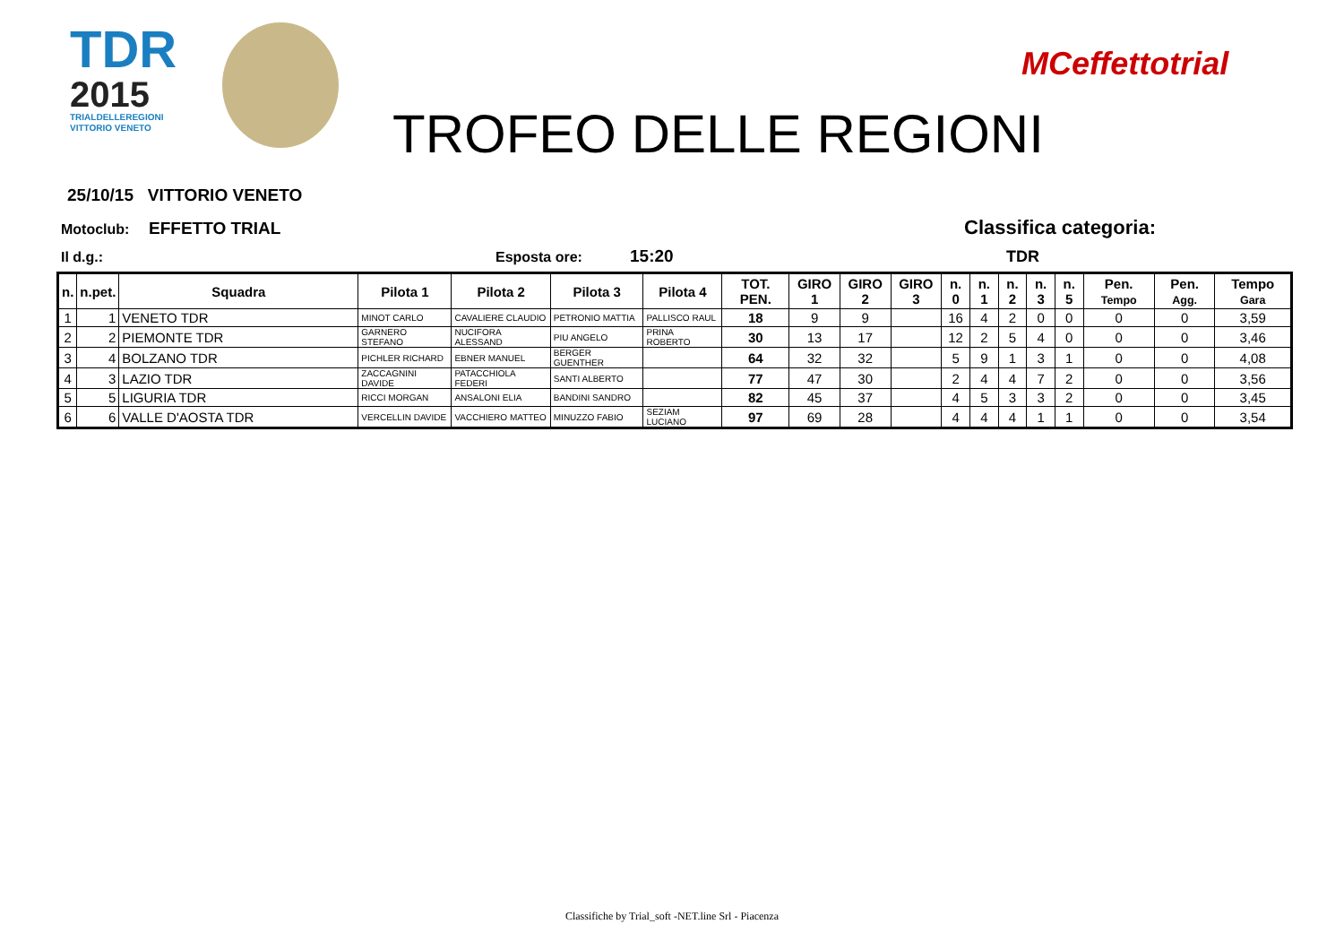TDR
2015
TRIALDELLEREGIONI
VITTORIO VENETO
TROFEO DELLE REGIONI
MCeffettotrial
25/10/15 VITTORIO VENETO
Motoclub: EFFETTO TRIAL Classifica categoria:
Il d.g.: Esposta ore: 15:20 TDR
| n. | n.pet. | Squadra | Pilota 1 | Pilota 2 | Pilota 3 | Pilota 4 | TOT. PEN. | GIRO 1 | GIRO 2 | GIRO 3 | n. 0 | n. 1 | n. 2 | n. 3 | n. 5 | Pen. Tempo | Pen. Agg. | Tempo Gara |
| --- | --- | --- | --- | --- | --- | --- | --- | --- | --- | --- | --- | --- | --- | --- | --- | --- | --- | --- |
| 1 | 1 | VENETO TDR | MINOT CARLO | CAVALIERE CLAUDIO | PETRONIO MATTIA | PALLISCO RAUL | 18 | 9 | 9 | | 16 | 4 | 2 | 0 | 0 | 0 | 0 | 3,59 |
| 2 | 2 | PIEMONTE TDR | GARNERO STEFANO | NUCIFORA ALESSAND | PIU ANGELO | PRINA ROBERTO | 30 | 13 | 17 | | 12 | 2 | 5 | 4 | 0 | 0 | 0 | 3,46 |
| 3 | 4 | BOLZANO TDR | PICHLER RICHARD | EBNER MANUEL | BERGER GUENTHER | | 64 | 32 | 32 | | 5 | 9 | 1 | 3 | 1 | 0 | 0 | 4,08 |
| 4 | 3 | LAZIO TDR | ZACCAGNINI DAVIDE | PATACCHIOLA FEDERI | SANTI ALBERTO | | 77 | 47 | 30 | | 2 | 4 | 4 | 7 | 2 | 0 | 0 | 3,56 |
| 5 | 5 | LIGURIA TDR | RICCI MORGAN | ANSALONI ELIA | BANDINI SANDRO | | 82 | 45 | 37 | | 4 | 5 | 3 | 3 | 2 | 0 | 0 | 3,45 |
| 6 | 6 | VALLE D'AOSTA TDR | VERCELLIN DAVIDE | VACCHIERO MATTEO | MINUZZO FABIO | SEZIAM LUCIANO | 97 | 69 | 28 | | 4 | 4 | 4 | 1 | 1 | 0 | 0 | 3,54 |
Classifiche by Trial_soft -NET.line Srl - Piacenza